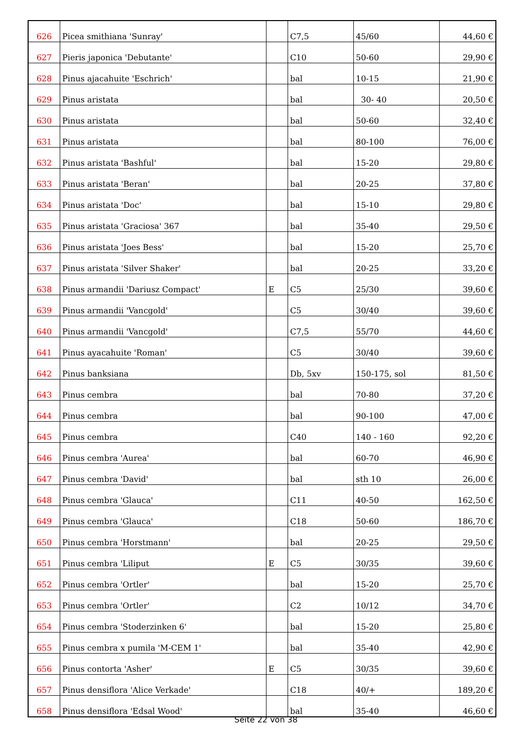| 626 | Picea smithiana 'Sunray' | | C7,5 | 45/60 | 44,60 € |
| 627 | Pieris japonica 'Debutante' | | C10 | 50-60 | 29,90 € |
| 628 | Pinus ajacahuite 'Eschrich' | | bal | 10-15 | 21,90 € |
| 629 | Pinus aristata | | bal | 30- 40 | 20,50 € |
| 630 | Pinus aristata | | bal | 50-60 | 32,40 € |
| 631 | Pinus aristata | | bal | 80-100 | 76,00 € |
| 632 | Pinus aristata 'Bashful' | | bal | 15-20 | 29,80 € |
| 633 | Pinus aristata 'Beran' | | bal | 20-25 | 37,80 € |
| 634 | Pinus aristata 'Doc' | | bal | 15-10 | 29,80 € |
| 635 | Pinus aristata 'Graciosa' 367 | | bal | 35-40 | 29,50 € |
| 636 | Pinus aristata 'Joes Bess' | | bal | 15-20 | 25,70 € |
| 637 | Pinus aristata 'Silver Shaker' | | bal | 20-25 | 33,20 € |
| 638 | Pinus armandii 'Dariusz Compact' | E | C5 | 25/30 | 39,60 € |
| 639 | Pinus armandii 'Vancgold' | | C5 | 30/40 | 39,60 € |
| 640 | Pinus armandii 'Vancgold' | | C7,5 | 55/70 | 44,60 € |
| 641 | Pinus ayacahuite 'Roman' | | C5 | 30/40 | 39,60 € |
| 642 | Pinus banksiana | | Db, 5xv | 150-175, sol | 81,50 € |
| 643 | Pinus cembra | | bal | 70-80 | 37,20 € |
| 644 | Pinus cembra | | bal | 90-100 | 47,00 € |
| 645 | Pinus cembra | | C40 | 140 - 160 | 92,20 € |
| 646 | Pinus cembra 'Aurea' | | bal | 60-70 | 46,90 € |
| 647 | Pinus cembra 'David' | | bal | sth 10 | 26,00 € |
| 648 | Pinus cembra 'Glauca' | | C11 | 40-50 | 162,50 € |
| 649 | Pinus cembra 'Glauca' | | C18 | 50-60 | 186,70 € |
| 650 | Pinus cembra 'Horstmann' | | bal | 20-25 | 29,50 € |
| 651 | Pinus cembra 'Liliput | E | C5 | 30/35 | 39,60 € |
| 652 | Pinus cembra 'Ortler' | | bal | 15-20 | 25,70 € |
| 653 | Pinus cembra 'Ortler' | | C2 | 10/12 | 34,70 € |
| 654 | Pinus cembra 'Stoderzinken 6' | | bal | 15-20 | 25,80 € |
| 655 | Pinus cembra x pumila 'M-CEM 1' | | bal | 35-40 | 42,90 € |
| 656 | Pinus contorta 'Asher' | E | C5 | 30/35 | 39,60 € |
| 657 | Pinus densiflora 'Alice Verkade' | | C18 | 40/+ | 189,20 € |
| 658 | Pinus densiflora 'Edsal Wood' | | bal | 35-40 | 46,60 € |
Seite 22 von 38